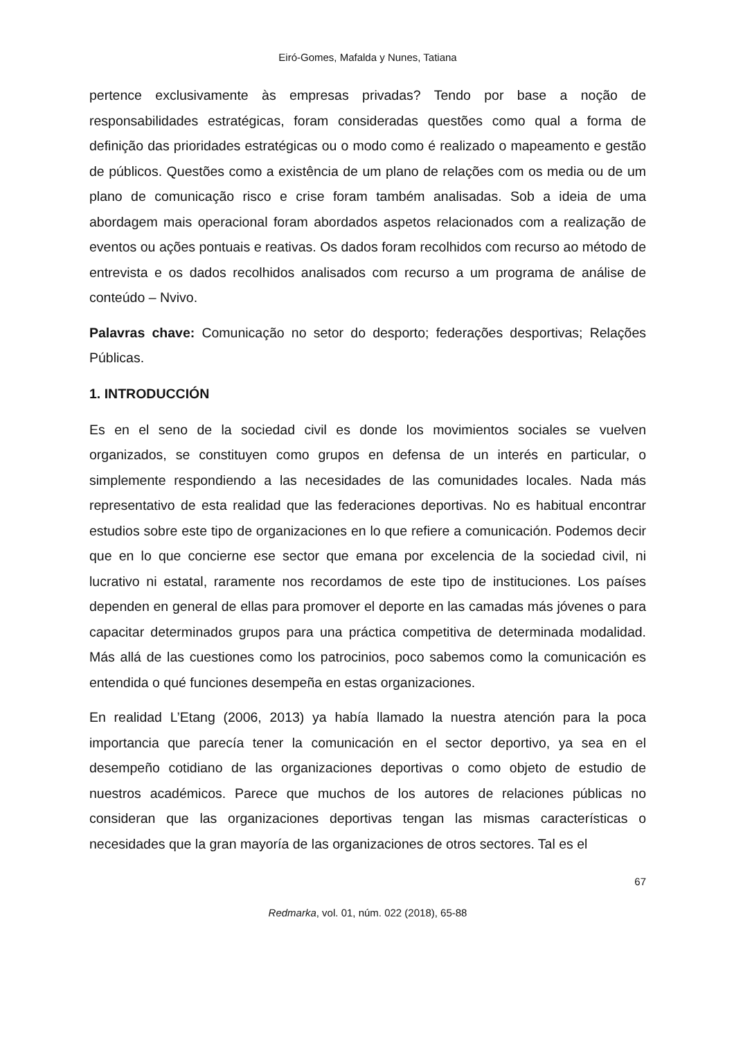Eiró-Gomes, Mafalda y Nunes, Tatiana
pertence exclusivamente às empresas privadas? Tendo por base a noção de responsabilidades estratégicas, foram consideradas questões como qual a forma de definição das prioridades estratégicas ou o modo como é realizado o mapeamento e gestão de públicos. Questões como a existência de um plano de relações com os media ou de um plano de comunicação risco e crise foram também analisadas. Sob a ideia de uma abordagem mais operacional foram abordados aspetos relacionados com a realização de eventos ou ações pontuais e reativas. Os dados foram recolhidos com recurso ao método de entrevista e os dados recolhidos analisados com recurso a um programa de análise de conteúdo – Nvivo.
Palavras chave: Comunicação no setor do desporto; federações desportivas; Relações Públicas.
1. INTRODUCCIÓN
Es en el seno de la sociedad civil es donde los movimientos sociales se vuelven organizados, se constituyen como grupos en defensa de un interés en particular, o simplemente respondiendo a las necesidades de las comunidades locales. Nada más representativo de esta realidad que las federaciones deportivas. No es habitual encontrar estudios sobre este tipo de organizaciones en lo que refiere a comunicación. Podemos decir que en lo que concierne ese sector que emana por excelencia de la sociedad civil, ni lucrativo ni estatal, raramente nos recordamos de este tipo de instituciones. Los países dependen en general de ellas para promover el deporte en las camadas más jóvenes o para capacitar determinados grupos para una práctica competitiva de determinada modalidad. Más allá de las cuestiones como los patrocinios, poco sabemos como la comunicación es entendida o qué funciones desempeña en estas organizaciones.
En realidad L’Etang (2006, 2013) ya había llamado la nuestra atención para la poca importancia que parecía tener la comunicación en el sector deportivo, ya sea en el desempeño cotidiano de las organizaciones deportivas o como objeto de estudio de nuestros académicos. Parece que muchos de los autores de relaciones públicas no consideran que las organizaciones deportivas tengan las mismas características o necesidades que la gran mayoría de las organizaciones de otros sectores. Tal es el
67
Redmarka, vol. 01, núm. 022 (2018), 65-88